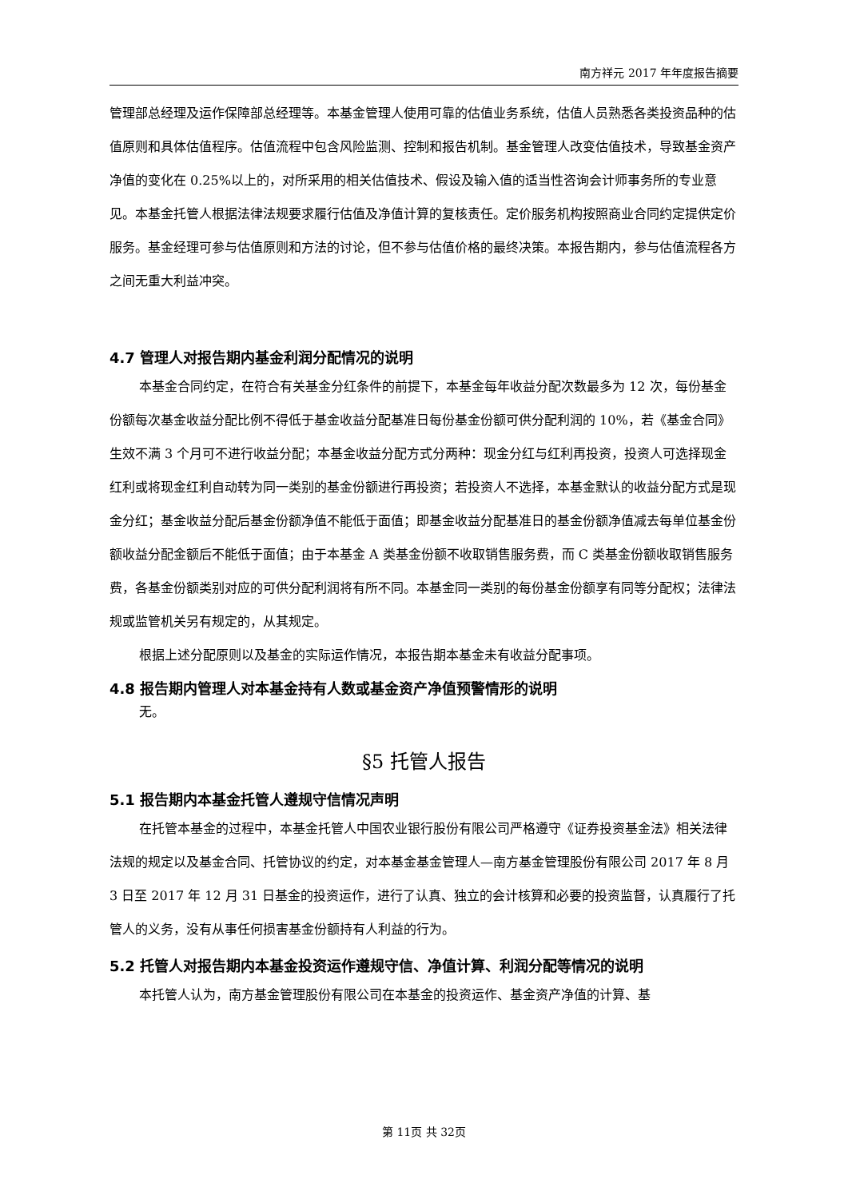南方祥元 2017 年年度报告摘要
管理部总经理及运作保障部总经理等。本基金管理人使用可靠的估值业务系统，估值人员熟悉各类投资品种的估值原则和具体估值程序。估值流程中包含风险监测、控制和报告机制。基金管理人改变估值技术，导致基金资产净值的变化在 0.25%以上的，对所采用的相关估值技术、假设及输入值的适当性咨询会计师事务所的专业意见。本基金托管人根据法律法规要求履行估值及净值计算的复核责任。定价服务机构按照商业合同约定提供定价服务。基金经理可参与估值原则和方法的讨论，但不参与估值价格的最终决策。本报告期内，参与估值流程各方之间无重大利益冲突。
4.7 管理人对报告期内基金利润分配情况的说明
本基金合同约定，在符合有关基金分红条件的前提下，本基金每年收益分配次数最多为 12 次，每份基金份额每次基金收益分配比例不得低于基金收益分配基准日每份基金份额可供分配利润的 10%，若《基金合同》生效不满 3 个月可不进行收益分配；本基金收益分配方式分两种：现金分红与红利再投资，投资人可选择现金红利或将现金红利自动转为同一类别的基金份额进行再投资；若投资人不选择，本基金默认的收益分配方式是现金分红；基金收益分配后基金份额净值不能低于面值；即基金收益分配基准日的基金份额净值减去每单位基金份额收益分配金额后不能低于面值；由于本基金 A 类基金份额不收取销售服务费，而 C 类基金份额收取销售服务费，各基金份额类别对应的可供分配利润将有所不同。本基金同一类别的每份基金份额享有同等分配权；法律法规或监管机关另有规定的，从其规定。
根据上述分配原则以及基金的实际运作情况，本报告期本基金未有收益分配事项。
4.8 报告期内管理人对本基金持有人数或基金资产净值预警情形的说明
无。
§5 托管人报告
5.1 报告期内本基金托管人遵规守信情况声明
在托管本基金的过程中，本基金托管人中国农业银行股份有限公司严格遵守《证券投资基金法》相关法律法规的规定以及基金合同、托管协议的约定，对本基金基金管理人—南方基金管理股份有限公司 2017 年 8 月 3 日至 2017 年 12 月 31 日基金的投资运作，进行了认真、独立的会计核算和必要的投资监督，认真履行了托管人的义务，没有从事任何损害基金份额持有人利益的行为。
5.2 托管人对报告期内本基金投资运作遵规守信、净值计算、利润分配等情况的说明
本托管人认为，南方基金管理股份有限公司在本基金的投资运作、基金资产净值的计算、基
第 11页 共 32页